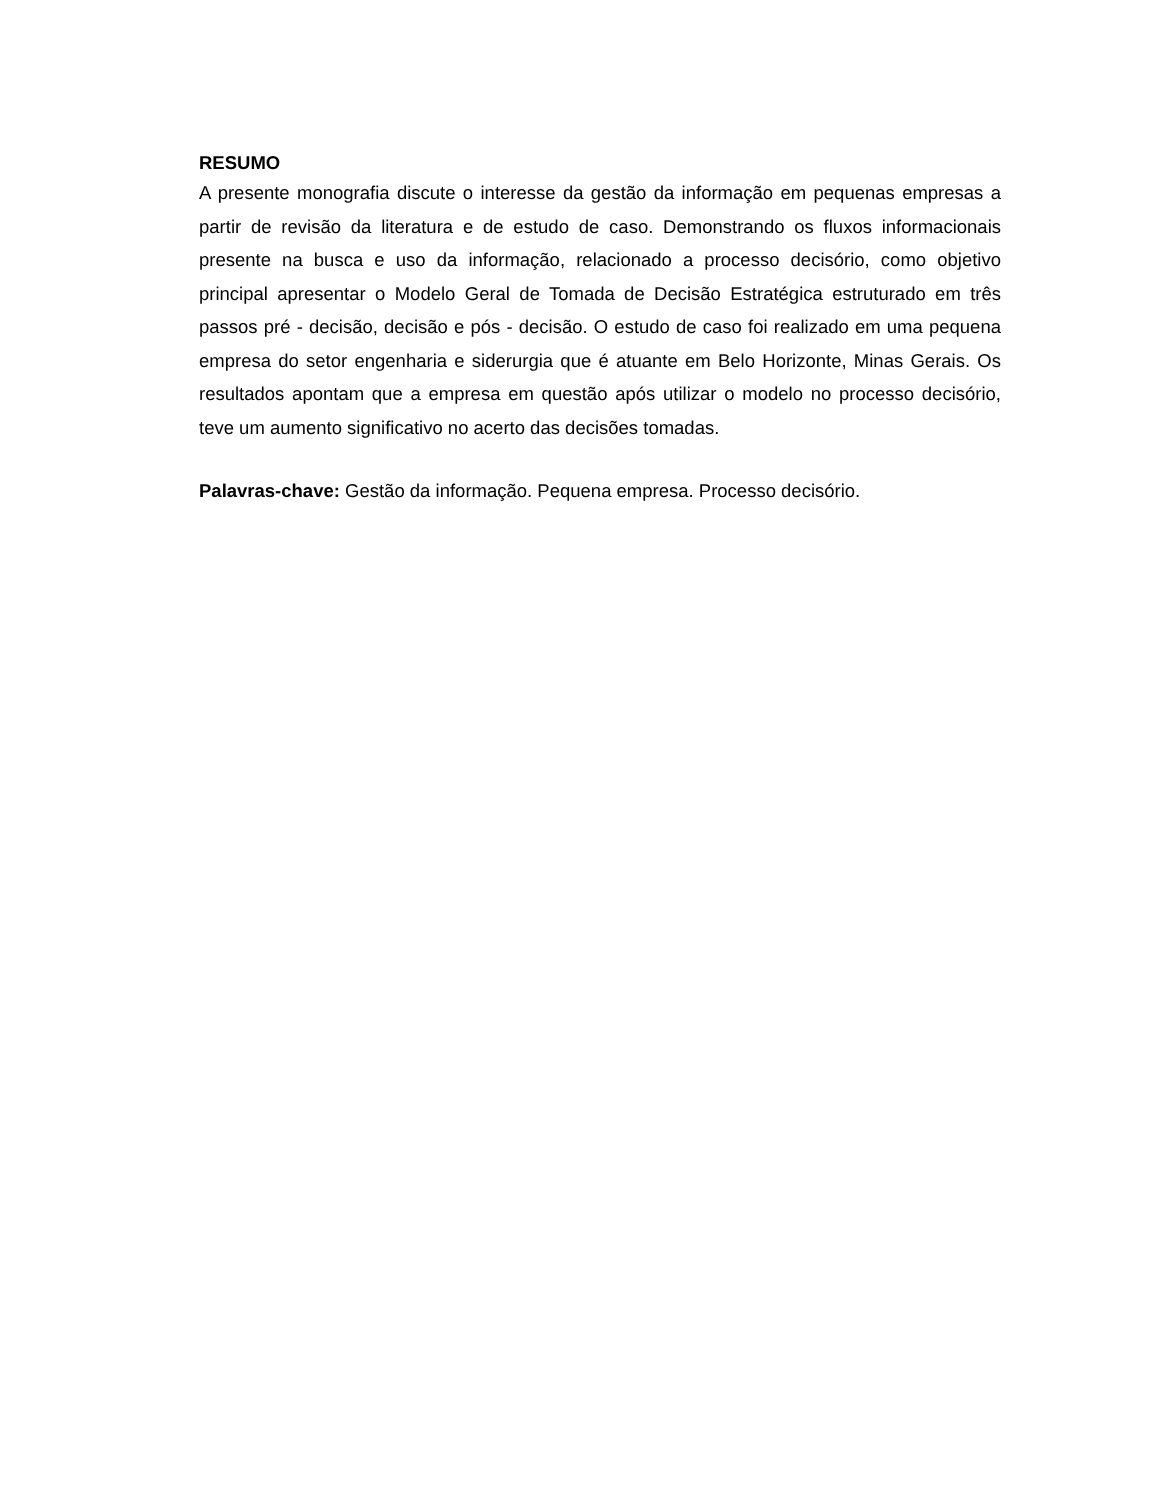RESUMO
A presente monografia discute o interesse da gestão da informação em pequenas empresas a partir de revisão da literatura e de estudo de caso. Demonstrando os fluxos informacionais presente na busca e uso da informação, relacionado a processo decisório, como objetivo principal apresentar o Modelo Geral de Tomada de Decisão Estratégica estruturado em três passos pré - decisão, decisão e pós - decisão. O estudo de caso foi realizado em uma pequena empresa do setor engenharia e siderurgia que é atuante em Belo Horizonte, Minas Gerais. Os resultados apontam que a empresa em questão após utilizar o modelo no processo decisório, teve um aumento significativo no acerto das decisões tomadas.
Palavras-chave: Gestão da informação. Pequena empresa. Processo decisório.